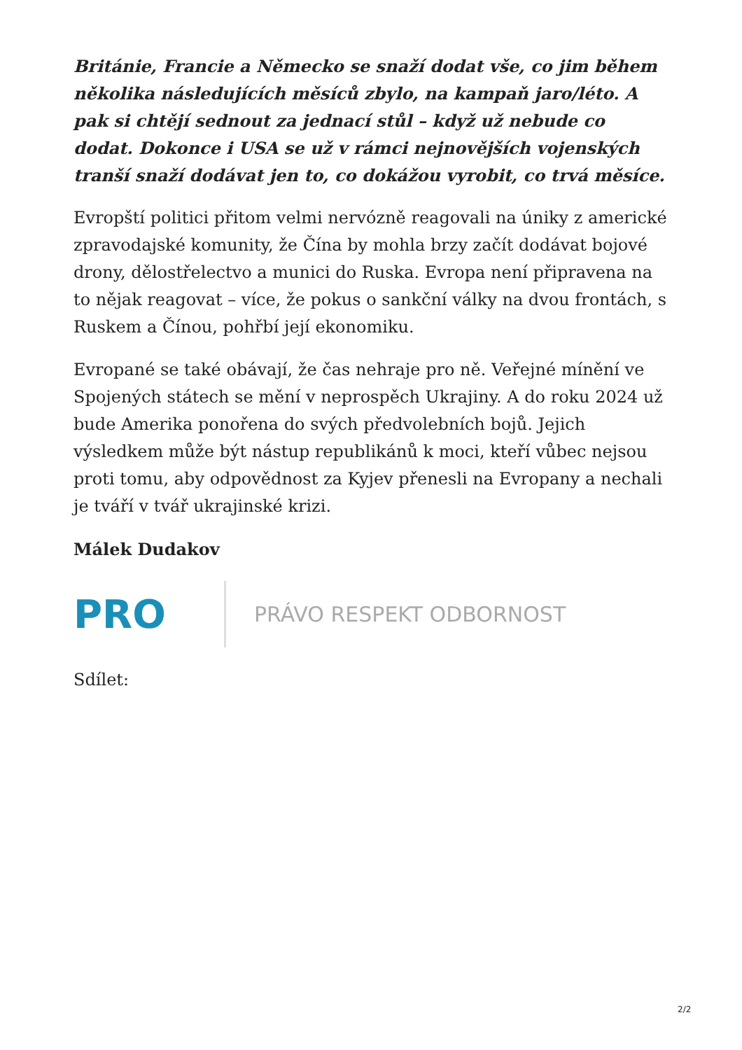Británie, Francie a Německo se snaží dodat vše, co jim během několika následujících měsíců zbylo, na kampaň jaro/léto. A pak si chtějí sednout za jednací stůl – když už nebude co dodat. Dokonce i USA se už v rámci nejnovějších vojenských tranší snaží dodávat jen to, co dokážou vyrobit, co trvá měsíce.
Evropští politici přitom velmi nervózně reagovali na úniky z americké zpravodajské komunity, že Čína by mohla brzy začít dodávat bojové drony, dělostřelectvo a munici do Ruska. Evropa není připravena na to nějak reagovat – více, že pokus o sankční války na dvou frontách, s Ruskem a Čínou, pohřbí její ekonomiku.
Evropané se také obávají, že čas nehraje pro ně. Veřejné mínění ve Spojených státech se mění v neprospěch Ukrajiny. A do roku 2024 už bude Amerika ponořena do svých předvolebních bojů. Jejich výsledkem může být nástup republikánů k moci, kteří vůbec nejsou proti tomu, aby odpovědnost za Kyjev přenesli na Evropany a nechali je tváří v tvář ukrajinské krizi.
Málek Dudakov
PRO PRÁVO RESPEKT ODBORNOST
Sdílet:
2/2